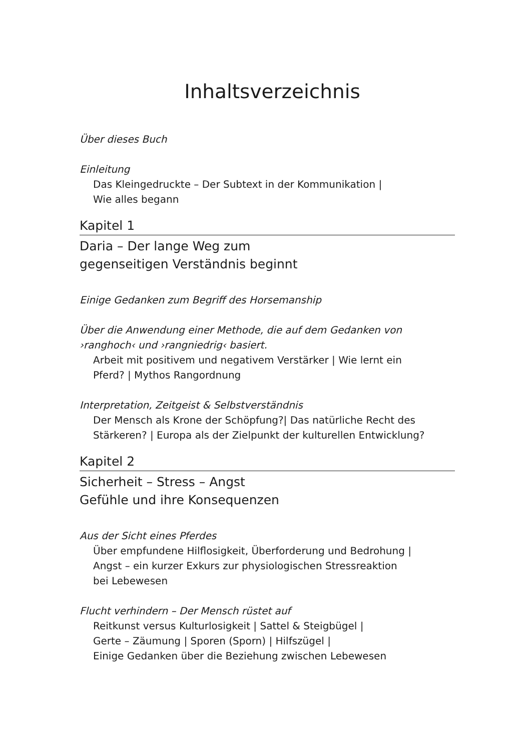Inhaltsverzeichnis
Über dieses Buch
Einleitung
Das Kleingedruckte – Der Subtext in der Kommunikation |
Wie alles begann
Kapitel 1
Daria – Der lange Weg zum
gegenseitigen Verständnis beginnt
Einige Gedanken zum Begriff des Horsemanship
Über die Anwendung einer Methode, die auf dem Gedanken von
›ranghoch‹ und ›rangniedrig‹ basiert.
Arbeit mit positivem und negativem Verstärker | Wie lernt ein
Pferd? | Mythos Rangordnung
Interpretation, Zeitgeist & Selbstverständnis
Der Mensch als Krone der Schöpfung?| Das natürliche Recht des
Stärkeren? | Europa als der Zielpunkt der kulturellen Entwicklung?
Kapitel 2
Sicherheit – Stress – Angst
Gefühle und ihre Konsequenzen
Aus der Sicht eines Pferdes
Über empfundene Hilflosigkeit, Überforderung und Bedrohung |
Angst – ein kurzer Exkurs zur physiologischen Stressreaktion
bei Lebewesen
Flucht verhindern – Der Mensch rüstet auf
Reitkunst versus Kulturlosigkeit | Sattel & Steigbügel |
Gerte – Zäumung | Sporen (Sporn) | Hilfszügel |
Einige Gedanken über die Beziehung zwischen Lebewesen